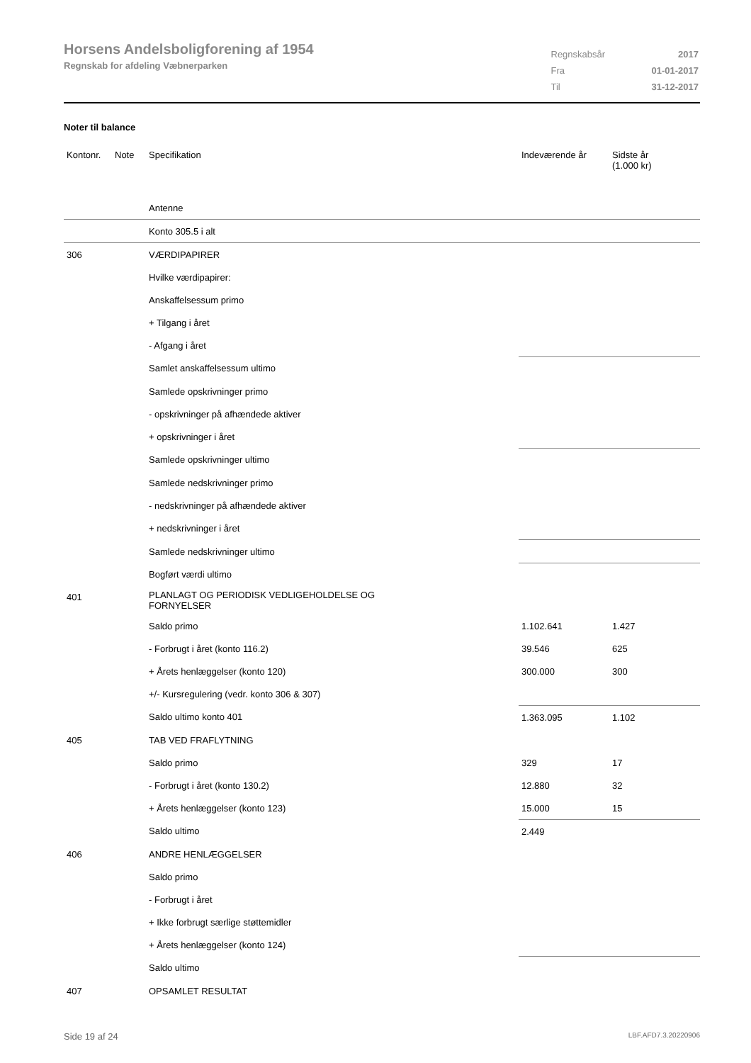Horsens Andelsboligforening af 1954
Regnskab for afdeling Væbnerparken
| Regnskabsår | 2017 |
| Fra | 01-01-2017 |
| Til | 31-12-2017 |
Noter til balance
| Kontonr. | Note | Specifikation | Indeværende år | Sidste år (1.000 kr) |
| --- | --- | --- | --- | --- |
| | | Antenne | | |
| | | Konto 305.5 i alt | | |
| 306 | | VÆRDIPAPIRER | | |
| | | Hvilke værdipapirer: | | |
| | | Anskaffelsessum primo | | |
| | | + Tilgang i året | | |
| | | - Afgang i året | | |
| | | Samlet anskaffelsessum ultimo | | |
| | | Samlede opskrivninger primo | | |
| | | - opskrivninger på afhændede aktiver | | |
| | | + opskrivninger i året | | |
| | | Samlede opskrivninger ultimo | | |
| | | Samlede nedskrivninger primo | | |
| | | - nedskrivninger på afhændede aktiver | | |
| | | + nedskrivninger i året | | |
| | | Samlede nedskrivninger ultimo | | |
| | | Bogført værdi ultimo | | |
| 401 | | PLANLAGT OG PERIODISK VEDLIGEHOLDELSE OG FORNYELSER | | |
| | | Saldo primo | 1.102.641 | 1.427 |
| | | - Forbrugt i året (konto 116.2) | 39.546 | 625 |
| | | + Årets henlæggelser (konto 120) | 300.000 | 300 |
| | | +/- Kursregulering (vedr. konto 306 & 307) | | |
| | | Saldo ultimo konto 401 | 1.363.095 | 1.102 |
| 405 | | TAB VED FRAFLYTNING | | |
| | | Saldo primo | 329 | 17 |
| | | - Forbrugt i året (konto 130.2) | 12.880 | 32 |
| | | + Årets henlæggelser (konto 123) | 15.000 | 15 |
| | | Saldo ultimo | 2.449 | |
| 406 | | ANDRE HENLÆGGELSER | | |
| | | Saldo primo | | |
| | | - Forbrugt i året | | |
| | | + Ikke forbrugt særlige støttemidler | | |
| | | + Årets henlæggelser (konto 124) | | |
| | | Saldo ultimo | | |
| 407 | | OPSAMLET RESULTAT | | |
Side 19 af 24 LBF.AFD7.3.20220906